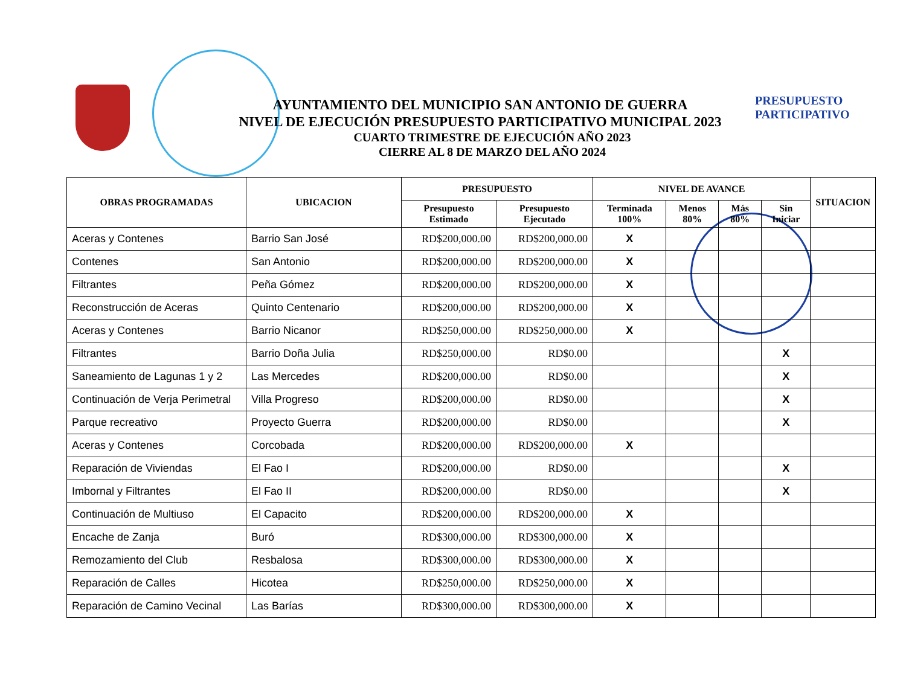PRESUPUESTO
PARTICIPATIVO
AYUNTAMIENTO DEL MUNICIPIO SAN ANTONIO DE GUERRA
NIVEL DE EJECUCIÓN PRESUPUESTO PARTICIPATIVO MUNICIPAL 2023
CUARTO TRIMESTRE DE EJECUCIÓN AÑO 2023
CIERRE AL 8 DE MARZO DEL AÑO 2024
| OBRAS PROGRAMADAS | UBICACION | PRESUPUESTO | | NIVEL DE AVANCE | | | | SITUACION |
| --- | --- | --- | --- | --- | --- | --- | --- | --- |
| | | Presupuesto Estimado | Presupuesto Ejecutado | Terminada 100% | Menos 80% | Más 80% | Sin Iniciar | |
| Aceras y Contenes | Barrio San José | RD$200,000.00 | RD$200,000.00 | X | | | | |
| Contenes | San Antonio | RD$200,000.00 | RD$200,000.00 | X | | | | |
| Filtrantes | Peña Gómez | RD$200,000.00 | RD$200,000.00 | X | | | | |
| Reconstrucción de Aceras | Quinto Centenario | RD$200,000.00 | RD$200,000.00 | X | | | | |
| Aceras y Contenes | Barrio Nicanor | RD$250,000.00 | RD$250,000.00 | X | | | | |
| Filtrantes | Barrio Doña Julia | RD$250,000.00 | RD$0.00 | | | | X | |
| Saneamiento de Lagunas 1 y 2 | Las Mercedes | RD$200,000.00 | RD$0.00 | | | | X | |
| Continuación de Verja Perimetral | Villa Progreso | RD$200,000.00 | RD$0.00 | | | | X | |
| Parque recreativo | Proyecto Guerra | RD$200,000.00 | RD$0.00 | | | | X | |
| Aceras y Contenes | Corcobada | RD$200,000.00 | RD$200,000.00 | X | | | | |
| Reparación de Viviendas | El Fao I | RD$200,000.00 | RD$0.00 | | | | X | |
| Imbornal y Filtrantes | El Fao II | RD$200,000.00 | RD$0.00 | | | | X | |
| Continuación de Multiuso | El Capacito | RD$200,000.00 | RD$200,000.00 | X | | | | |
| Encache de Zanja | Buró | RD$300,000.00 | RD$300,000.00 | X | | | | |
| Remozamiento del Club | Resbalosa | RD$300,000.00 | RD$300,000.00 | X | | | | |
| Reparación de Calles | Hicotea | RD$250,000.00 | RD$250,000.00 | X | | | | |
| Reparación de Camino Vecinal | Las Barías | RD$300,000.00 | RD$300,000.00 | X | | | | |